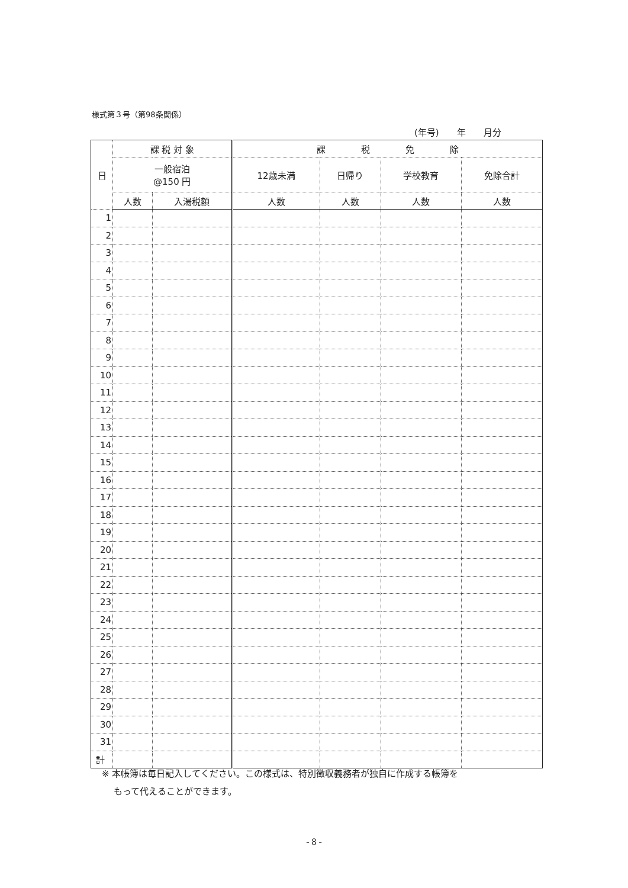様式第３号（第98条関係）
(年号)　　年　　月分
| 日 | 課 税 対 象 | | 課 税 免 除 | | | |
| | 一般宿泊 @150 円 | | 12歳未満 | 日帰り | 学校教育 | 免除合計 |
| | 人数 | 入湯税額 | 人数 | 人数 | 人数 | 人数 |
| 1 | | | | | | |
| 2 | | | | | | |
| 3 | | | | | | |
| 4 | | | | | | |
| 5 | | | | | | |
| 6 | | | | | | |
| 7 | | | | | | |
| 8 | | | | | | |
| 9 | | | | | | |
| 10 | | | | | | |
| 11 | | | | | | |
| 12 | | | | | | |
| 13 | | | | | | |
| 14 | | | | | | |
| 15 | | | | | | |
| 16 | | | | | | |
| 17 | | | | | | |
| 18 | | | | | | |
| 19 | | | | | | |
| 20 | | | | | | |
| 21 | | | | | | |
| 22 | | | | | | |
| 23 | | | | | | |
| 24 | | | | | | |
| 25 | | | | | | |
| 26 | | | | | | |
| 27 | | | | | | |
| 28 | | | | | | |
| 29 | | | | | | |
| 30 | | | | | | |
| 31 | | | | | | |
| 計 | | | | | | |
※ 本帳簿は毎日記入してください。この様式は、特別徴収義務者が独自に作成する帳簿を
　 もって代えることができます。
- 8 -